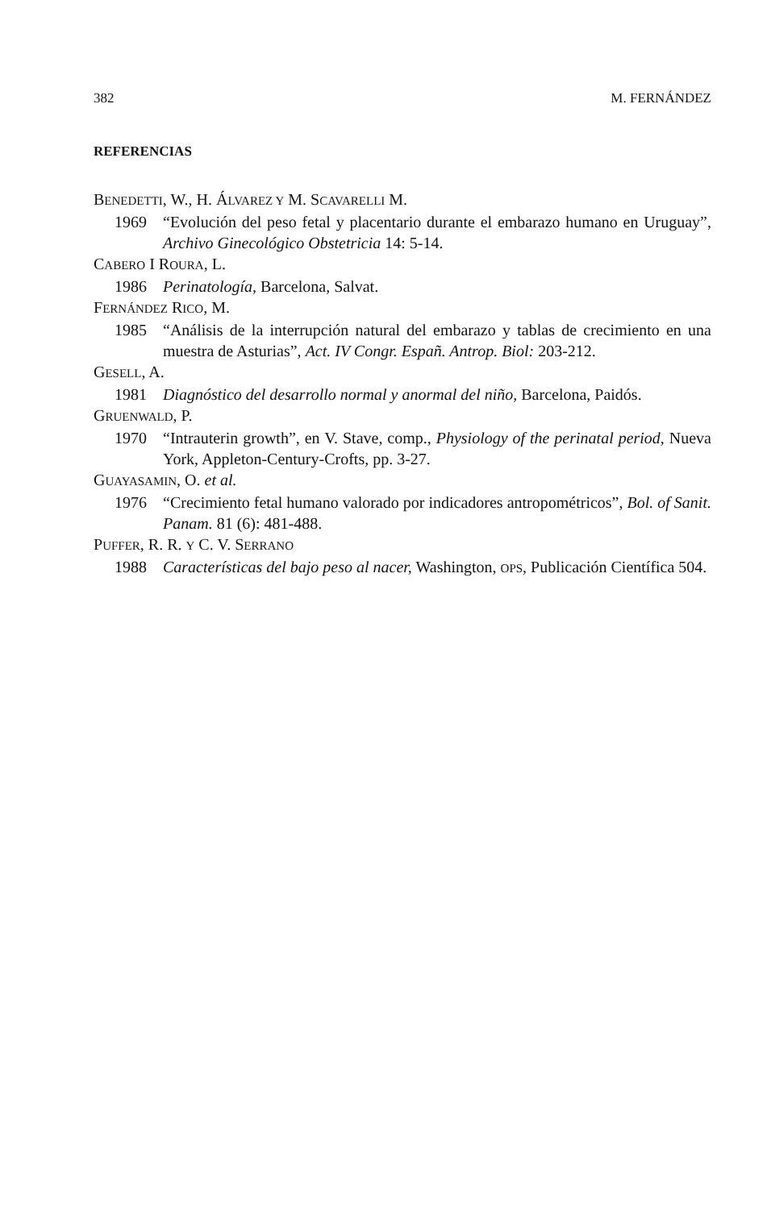382 M. FERNÁNDEZ
REFERENCIAS
BENEDETTI, W., H. ÁLVAREZ Y M. SCAVARELLI M.
1969 “Evolución del peso fetal y placentario durante el embarazo humano en Uruguay”, Archivo Ginecológico Obstetricia 14: 5-14.
CABERO I ROURA, L.
1986 Perinatología, Barcelona, Salvat.
FERNÁNDEZ RICO, M.
1985 “Análisis de la interrupción natural del embarazo y tablas de crecimiento en una muestra de Asturias”, Act. IV Congr. Españ. Antrop. Biol: 203-212.
GESELL, A.
1981 Diagnóstico del desarrollo normal y anormal del niño, Barcelona, Paidós.
GRUENWALD, P.
1970 “Intrauterin growth”, en V. Stave, comp., Physiology of the perinatal period, Nueva York, Appleton-Century-Crofts, pp. 3-27.
GUAYASAMIN, O. et al.
1976 “Crecimiento fetal humano valorado por indicadores antropométricos”, Bol. of Sanit. Panam. 81 (6): 481-488.
PUFFER, R. R. Y C. V. SERRANO
1988 Características del bajo peso al nacer, Washington, OPS, Publicación Científica 504.